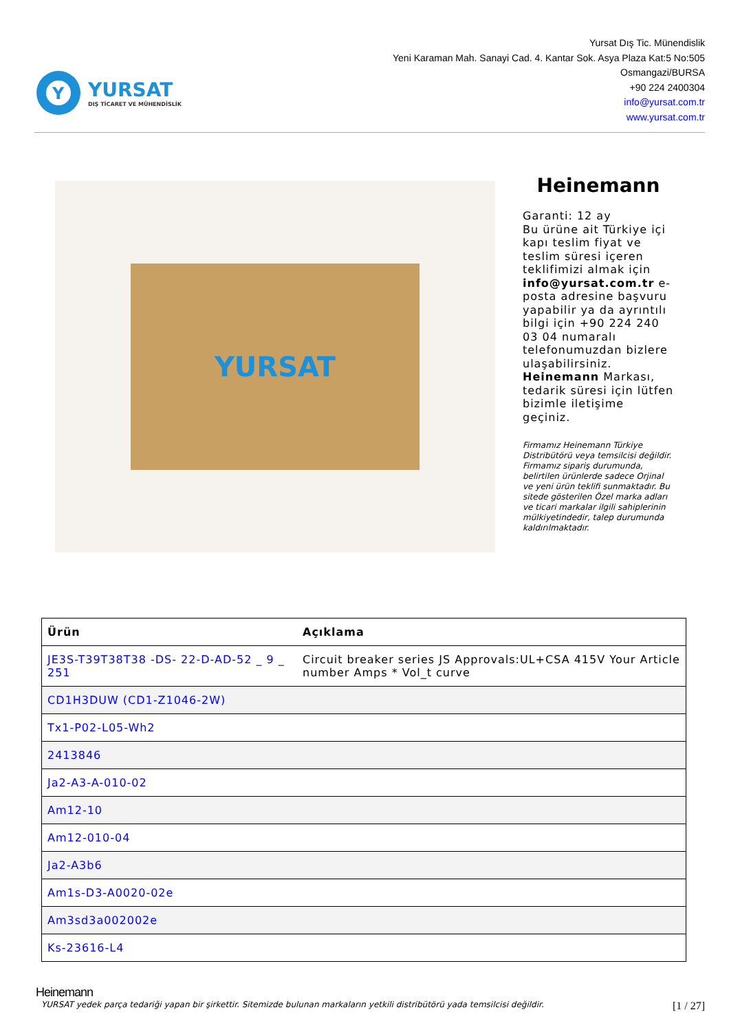Y
YURSAT
DIŞ TİCARET VE MÜHENDİSLİK
Yursat Dış Tic. Münendislik
Yeni Karaman Mah. Sanayi Cad. 4. Kantar Sok. Asya Plaza Kat:5 No:505
Osmangazi/BURSA
+90 224 2400304
info@yursat.com.tr
www.yursat.com.tr
YURSAT
Heinemann
Garanti: 12 ay
Bu ürüne ait Türkiye içi kapı teslim fiyat ve teslim süresi içeren teklifimizi almak için info@yursat.com.tr e-posta adresine başvuru yapabilir ya da ayrıntılı bilgi için +90 224 240 03 04 numaralı telefonumuzdan bizlere ulaşabilirsiniz. Heinemann Markası, tedarik süresi için lütfen bizimle iletişime geçiniz.
Firmamız Heinemann Türkiye Distribütörü veya temsilcisi değildir. Firmamız sipariş durumunda, belirtilen ürünlerde sadece Orjinal ve yeni ürün teklifi sunmaktadır. Bu sitede gösterilen Özel marka adları ve ticari markalar ilgili sahiplerinin mülkiyetindedir, talep durumunda kaldırılmaktadır.
| Ürün | Açıklama |
| --- | --- |
| JE3S-T39T38T38 -DS- 22-D-AD-52 _ 9 _ 251 | Circuit breaker series JS Approvals:UL+CSA 415V Your Article number Amps * Vol_t curve |
| CD1H3DUW (CD1-Z1046-2W) | |
| Tx1-P02-L05-Wh2 | |
| 2413846 | |
| Ja2-A3-A-010-02 | |
| Am12-10 | |
| Am12-010-04 | |
| Ja2-A3b6 | |
| Am1s-D3-A0020-02e | |
| Am3sd3a002002e | |
| Ks-23616-L4 | |
Heinemann
YURSAT yedek parça tedariği yapan bir şirkettir. Sitemizde bulunan markaların yetkili distribütörü yada temsilcisi değildir. [1 / 27]